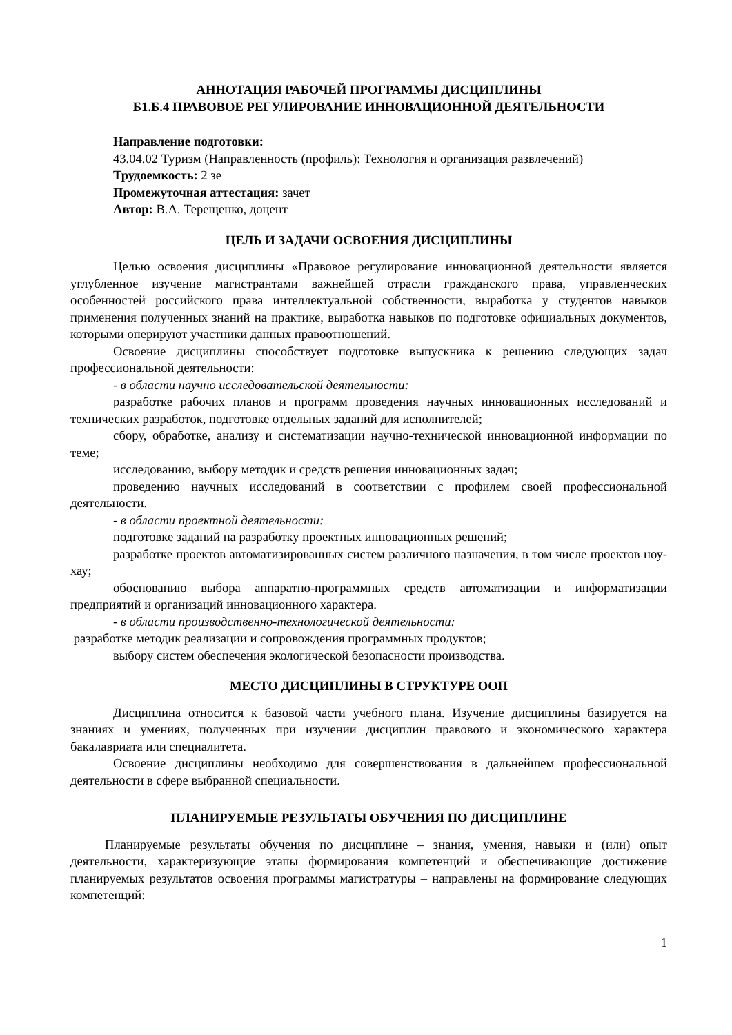АННОТАЦИЯ РАБОЧЕЙ ПРОГРАММЫ ДИСЦИПЛИНЫ
Б1.Б.4 ПРАВОВОЕ РЕГУЛИРОВАНИЕ ИННОВАЦИОННОЙ ДЕЯТЕЛЬНОСТИ
Направление подготовки:
43.04.02 Туризм (Направленность (профиль): Технология и организация развлечений)
Трудоемкость: 2 зе
Промежуточная аттестация: зачет
Автор: В.А. Терещенко, доцент
ЦЕЛЬ И ЗАДАЧИ ОСВОЕНИЯ ДИСЦИПЛИНЫ
Целью освоения дисциплины «Правовое регулирование инновационной деятельности является углубленное изучение магистрантами важнейшей отрасли гражданского права, управленческих особенностей российского права интеллектуальной собственности, выработка у студентов навыков применения полученных знаний на практике, выработка навыков по подготовке официальных документов, которыми оперируют участники данных правоотношений.
Освоение дисциплины способствует подготовке выпускника к решению следующих задач профессиональной деятельности:
- в области научно исследовательской деятельности:
разработке рабочих планов и программ проведения научных инновационных исследований и технических разработок, подготовке отдельных заданий для исполнителей;
сбору, обработке, анализу и систематизации научно-технической инновационной информации по теме;
исследованию, выбору методик и средств решения инновационных задач;
проведению научных исследований в соответствии с профилем своей профессиональной деятельности.
- в области проектной деятельности:
подготовке заданий на разработку проектных инновационных решений;
разработке проектов автоматизированных систем различного назначения, в том числе проектов ноу-хау;
обоснованию выбора аппаратно-программных средств автоматизации и информатизации предприятий и организаций инновационного характера.
- в области производственно-технологической деятельности:
разработке методик реализации и сопровождения программных продуктов;
выбору систем обеспечения экологической безопасности производства.
МЕСТО ДИСЦИПЛИНЫ В СТРУКТУРЕ ООП
Дисциплина относится к базовой части учебного плана. Изучение дисциплины базируется на знаниях и умениях, полученных при изучении дисциплин правового и экономического характера бакалавриата или специалитета.
Освоение дисциплины необходимо для совершенствования в дальнейшем профессиональной деятельности в сфере выбранной специальности.
ПЛАНИРУЕМЫЕ РЕЗУЛЬТАТЫ ОБУЧЕНИЯ ПО ДИСЦИПЛИНЕ
Планируемые результаты обучения по дисциплине – знания, умения, навыки и (или) опыт деятельности, характеризующие этапы формирования компетенций и обеспечивающие достижение планируемых результатов освоения программы магистратуры – направлены на формирование следующих компетенций:
1